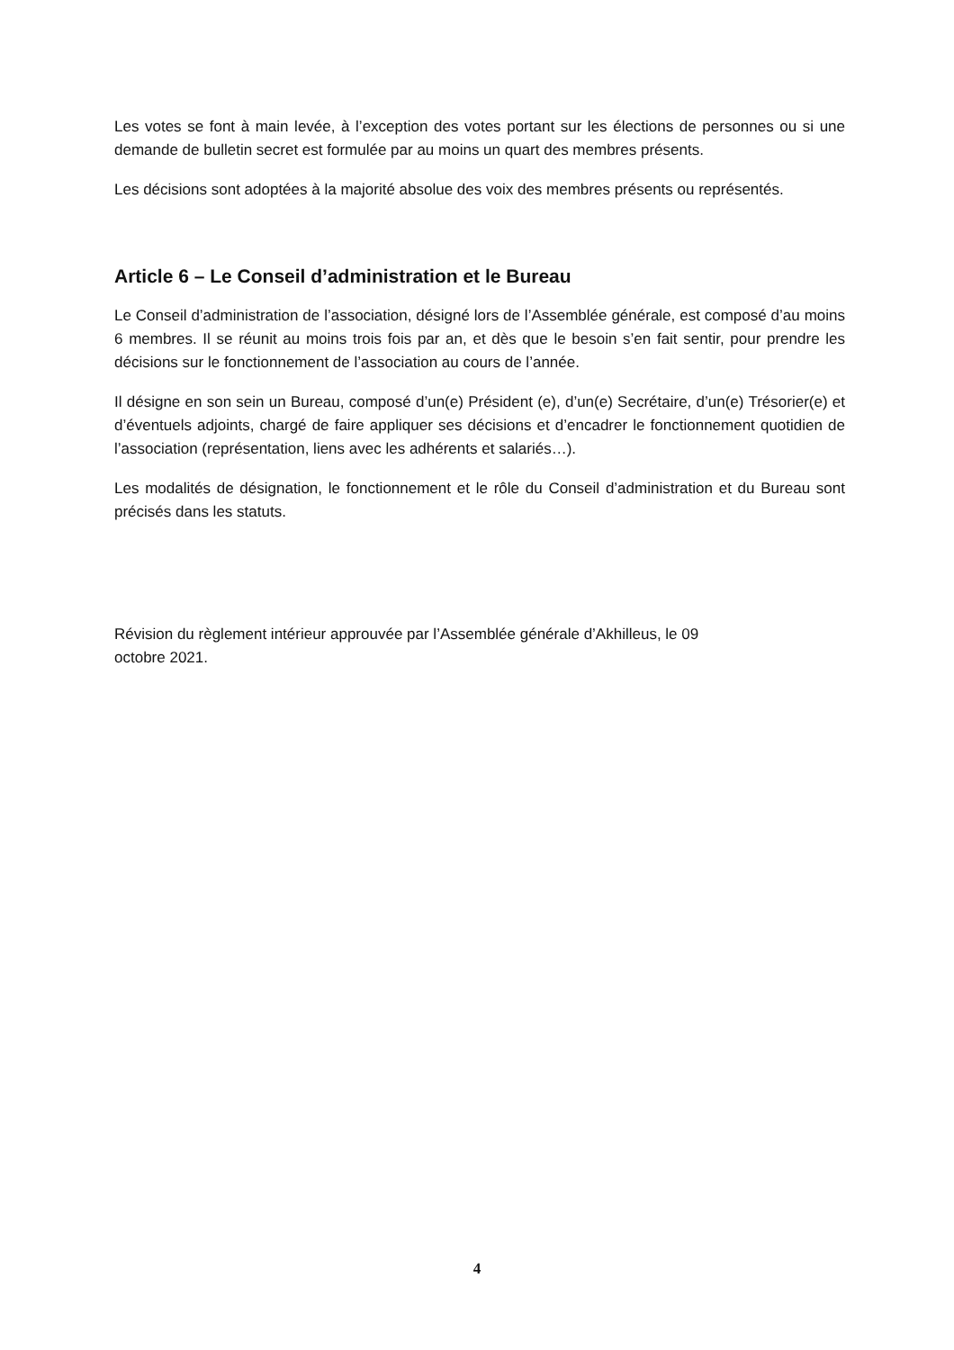Les votes se font à main levée, à l’exception des votes portant sur les élections de personnes ou si une demande de bulletin secret est formulée par au moins un quart des membres présents.
Les décisions sont adoptées à la majorité absolue des voix des membres présents ou représentés.
Article 6 – Le Conseil d’administration et le Bureau
Le Conseil d’administration de l’association, désigné lors de l’Assemblée générale, est composé d’au moins 6 membres. Il se réunit au moins trois fois par an, et dès que le besoin s’en fait sentir, pour prendre les décisions sur le fonctionnement de l’association au cours de l’année.
Il désigne en son sein un Bureau, composé d’un(e) Président (e), d’un(e) Secrétaire, d’un(e) Trésorier(e) et d’éventuels adjoints, chargé de faire appliquer ses décisions et d’encadrer le fonctionnement quotidien de l’association (représentation, liens avec les adhérents et salariés…).
Les modalités de désignation, le fonctionnement et le rôle du Conseil d’administration et du Bureau sont précisés dans les statuts.
Révision du règlement intérieur approuvée par l’Assemblée générale d’Akhilleus, le 09
octobre 2021.
4